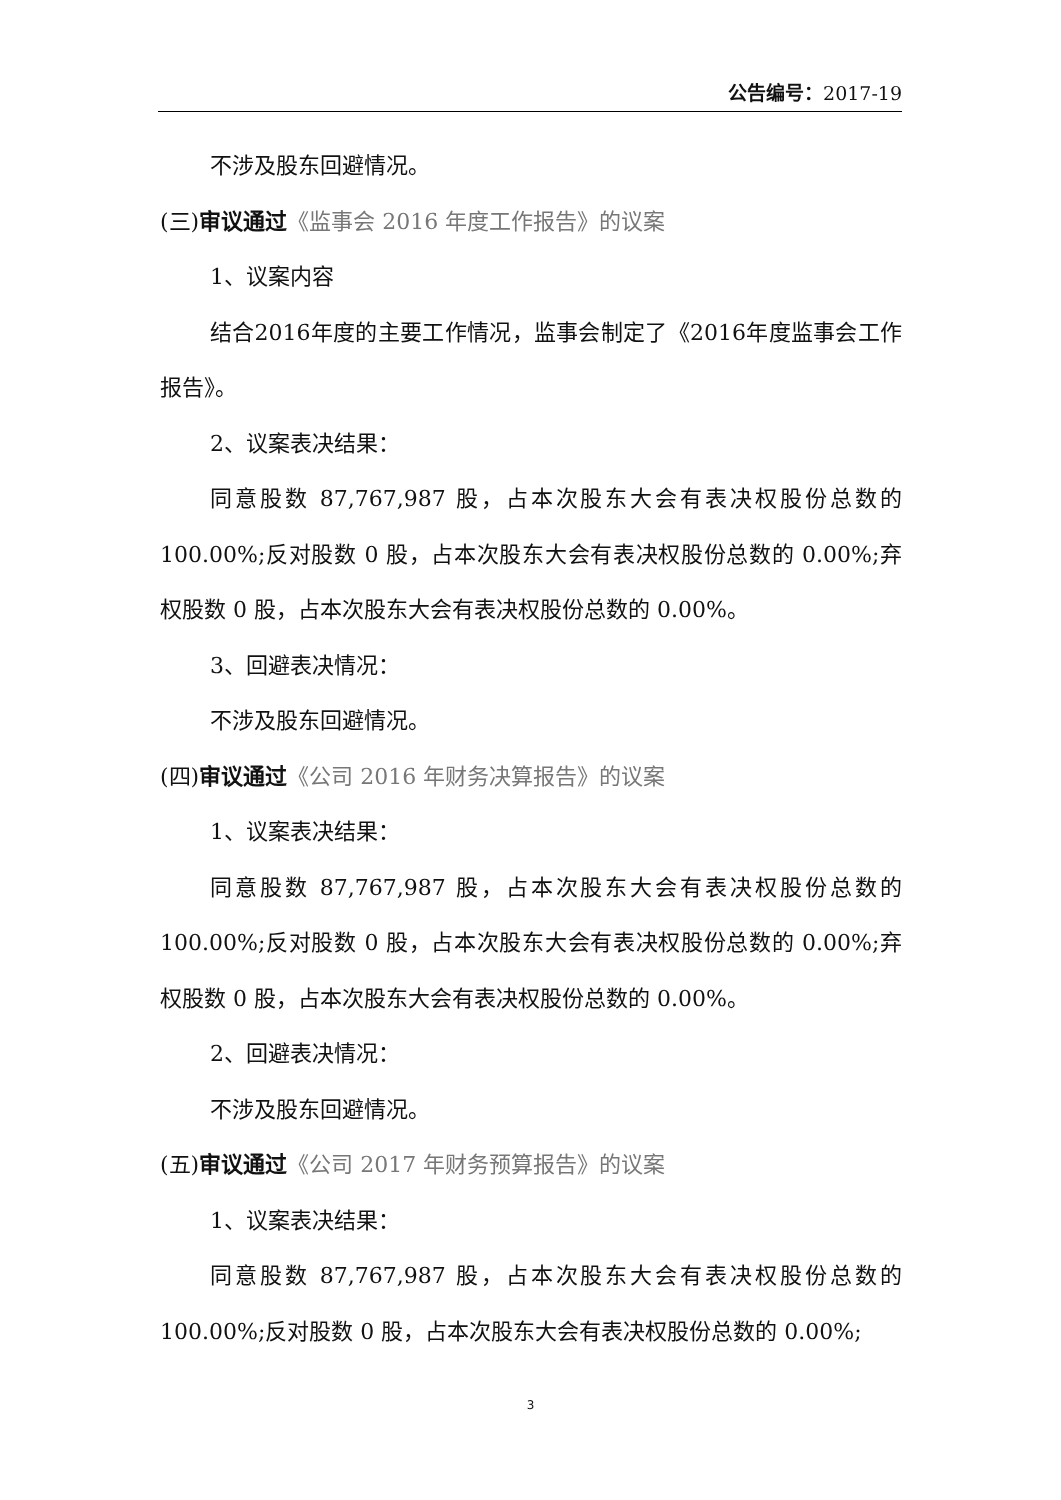公告编号：2017-19
不涉及股东回避情况。
(三)审议通过《监事会 2016 年度工作报告》的议案
1、议案内容
结合2016年度的主要工作情况，监事会制定了《2016年度监事会工作报告》。
2、议案表决结果：
同意股数 87,767,987 股，占本次股东大会有表决权股份总数的 100.00%;反对股数 0 股，占本次股东大会有表决权股份总数的 0.00%;弃权股数 0 股，占本次股东大会有表决权股份总数的 0.00%。
3、回避表决情况：
不涉及股东回避情况。
(四)审议通过《公司 2016 年财务决算报告》的议案
1、议案表决结果：
同意股数 87,767,987 股，占本次股东大会有表决权股份总数的 100.00%;反对股数 0 股，占本次股东大会有表决权股份总数的 0.00%;弃权股数 0 股，占本次股东大会有表决权股份总数的 0.00%。
2、回避表决情况：
不涉及股东回避情况。
(五)审议通过《公司 2017 年财务预算报告》的议案
1、议案表决结果：
同意股数 87,767,987 股，占本次股东大会有表决权股份总数的 100.00%;反对股数 0 股，占本次股东大会有表决权股份总数的 0.00%;
3